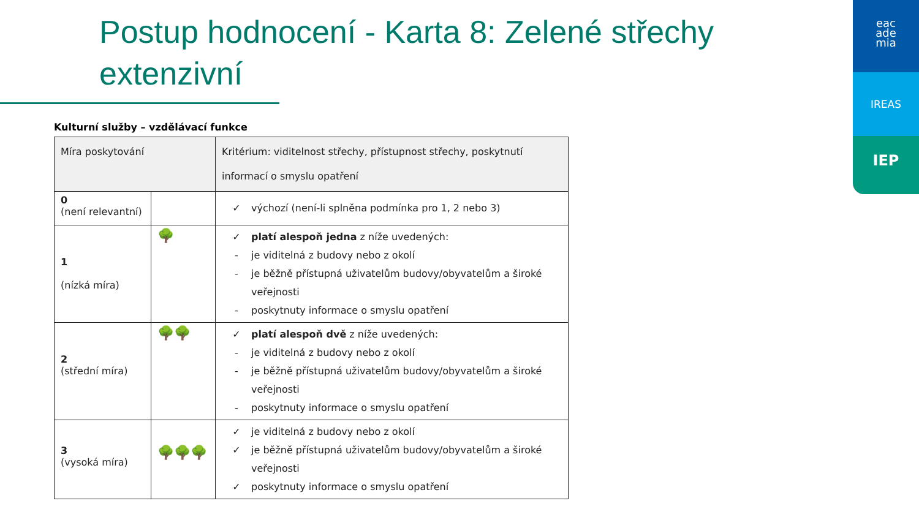Postup hodnocení - Karta 8: Zelené střechy
extenzivní
eac
ade
mia
IREAS
IEP
Kulturní služby – vzdělávací funkce
| Míra poskytování | | Kritérium: viditelnost střechy, přístupnost střechy, poskytnutí informací o smyslu opatření |
| --- | --- | --- |
| 0 (není relevantní) | | ✓ výchozí (není-li splněna podmínka pro 1, 2 nebo 3) |
| 1 (nízká míra) | 🌳 | ✓ platí alespoň jedna z níže uvedených: - je viditelná z budovy nebo z okolí - je běžně přístupná uživatelům budovy/obyvatelům a široké veřejnosti - poskytnuty informace o smyslu opatření |
| 2 (střední míra) | 🌳🌳 | ✓ platí alespoň dvě z níže uvedených: - je viditelná z budovy nebo z okolí - je běžně přístupná uživatelům budovy/obyvatelům a široké veřejnosti - poskytnuty informace o smyslu opatření |
| 3 (vysoká míra) | 🌳🌳🌳 | ✓ je viditelná z budovy nebo z okolí ✓ je běžně přístupná uživatelům budovy/obyvatelům a široké veřejnosti ✓ poskytnuty informace o smyslu opatření |